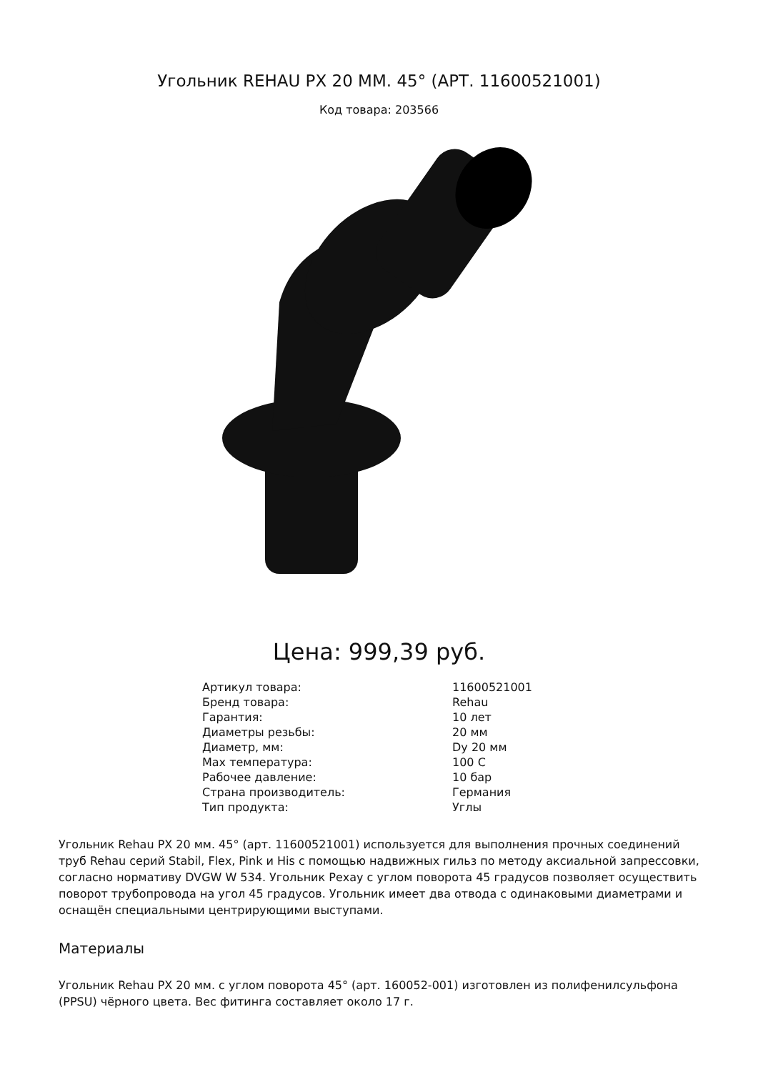Угольник REHAU PX 20 ММ. 45° (АРТ. 11600521001)
Код товара: 203566
Цена: 999,39 руб.
| Артикул товара: | 11600521001 |
| Бренд товара: | Rehau |
| Гарантия: | 10 лет |
| Диаметры резьбы: | 20 мм |
| Диаметр, мм: | Dy 20 мм |
| Max температура: | 100 C |
| Рабочее давление: | 10 бар |
| Страна производитель: | Германия |
| Тип продукта: | Углы |
Угольник Rehau PX 20 мм. 45° (арт. 11600521001) используется для выполнения прочных соединений труб Rehau серий Stabil, Flex, Pink и His с помощью надвижных гильз по методу аксиальной запрессовки, согласно нормативу DVGW W 534. Угольник Рехау с углом поворота 45 градусов позволяет осуществить поворот трубопровода на угол 45 градусов. Угольник имеет два отвода с одинаковыми диаметрами и оснащён специальными центрирующими выступами.
Материалы
Угольник Rehau PX 20 мм. с углом поворота 45° (арт. 160052-001) изготовлен из полифенилсульфона (PPSU) чёрного цвета. Вес фитинга составляет около 17 г.